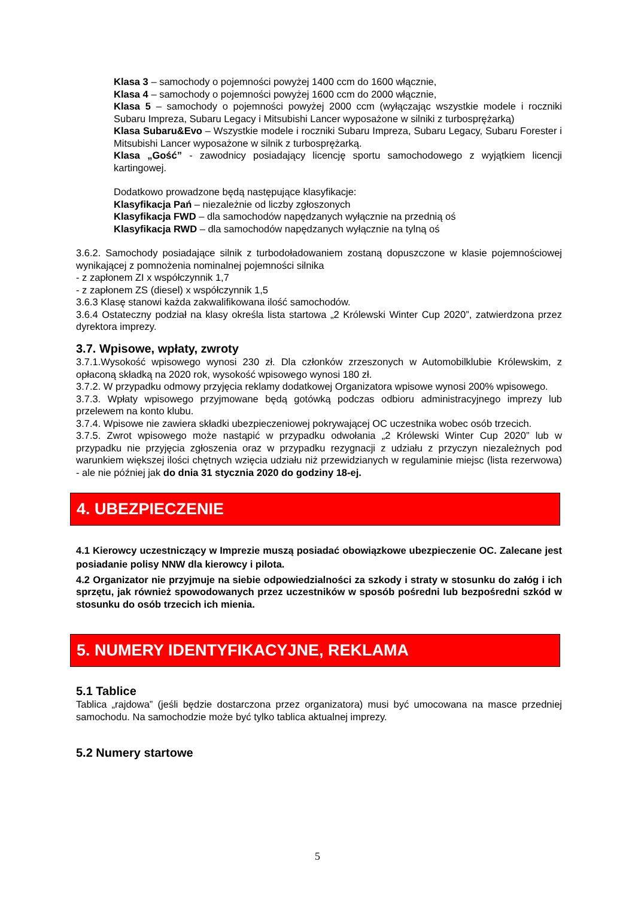Klasa 3 – samochody o pojemności powyżej 1400 ccm do 1600 włącznie,
Klasa 4 – samochody o pojemności powyżej 1600 ccm do 2000 włącznie,
Klasa 5 – samochody o pojemności powyżej 2000 ccm (wyłączając wszystkie modele i roczniki Subaru Impreza, Subaru Legacy i Mitsubishi Lancer wyposażone w silniki z turbosprężarką)
Klasa Subaru&Evo – Wszystkie modele i roczniki Subaru Impreza, Subaru Legacy, Subaru Forester i Mitsubishi Lancer wyposażone w silnik z turbosprężarką.
Klasa „Gość” - zawodnicy posiadający licencję sportu samochodowego z wyjątkiem licencji kartingowej.
Dodatkowo prowadzone będą następujące klasyfikacje:
Klasyfikacja Pań – niezależnie od liczby zgłoszonych
Klasyfikacja FWD – dla samochodów napędzanych wyłącznie na przednią oś
Klasyfikacja RWD – dla samochodów napędzanych wyłącznie na tylną oś
3.6.2. Samochody posiadające silnik z turbodoładowaniem zostaną dopuszczone w klasie pojemnościowej wynikającej z pomnożenia nominalnej pojemności silnika
- z zapłonem ZI x współczynnik 1,7
- z zapłonem ZS (diesel) x współczynnik 1,5
3.6.3 Klasę stanowi każda zakwalifikowana ilość samochodów.
3.6.4 Ostateczny podział na klasy określa lista startowa „2 Królewski Winter Cup 2020”, zatwierdzona przez dyrektora imprezy.
3.7. Wpisowe, wpłaty, zwroty
3.7.1.Wysokość wpisowego wynosi 230 zł. Dla członków zrzeszonych w Automobilklubie Królewskim, z opłaconą składką na 2020 rok, wysokość wpisowego wynosi 180 zł.
3.7.2. W przypadku odmowy przyjęcia reklamy dodatkowej Organizatora wpisowe wynosi 200% wpisowego.
3.7.3. Wpłaty wpisowego przyjmowane będą gotówką podczas odbioru administracyjnego imprezy lub przelewem na konto klubu.
3.7.4. Wpisowe nie zawiera składki ubezpieczeniowej pokrywającej OC uczestnika wobec osób trzecich.
3.7.5. Zwrot wpisowego może nastąpić w przypadku odwołania „2 Królewski Winter Cup 2020” lub w przypadku nie przyjęcia zgłoszenia oraz w przypadku rezygnacji z udziału z przyczyn niezależnych pod warunkiem większej ilości chętnych wzięcia udziału niż przewidzianych w regulaminie miejsc (lista rezerwowa) - ale nie później jak do dnia 31 stycznia 2020 do godziny 18-ej.
4. UBEZPIECZENIE
4.1 Kierowcy uczestniczący w Imprezie muszą posiadać obowiązkowe ubezpieczenie OC. Zalecane jest posiadanie polisy NNW dla kierowcy i pilota.
4.2 Organizator nie przyjmuje na siebie odpowiedzialności za szkody i straty w stosunku do załóg i ich sprzętu, jak również spowodowanych przez uczestników w sposób pośredni lub bezpośredni szkód w stosunku do osób trzecich ich mienia.
5. NUMERY IDENTYFIKACYJNE, REKLAMA
5.1 Tablice
Tablica „rajdowa” (jeśli będzie dostarczona przez organizatora) musi być umocowana na masce przedniej samochodu. Na samochodzie może być tylko tablica aktualnej imprezy.
5.2 Numery startowe
5